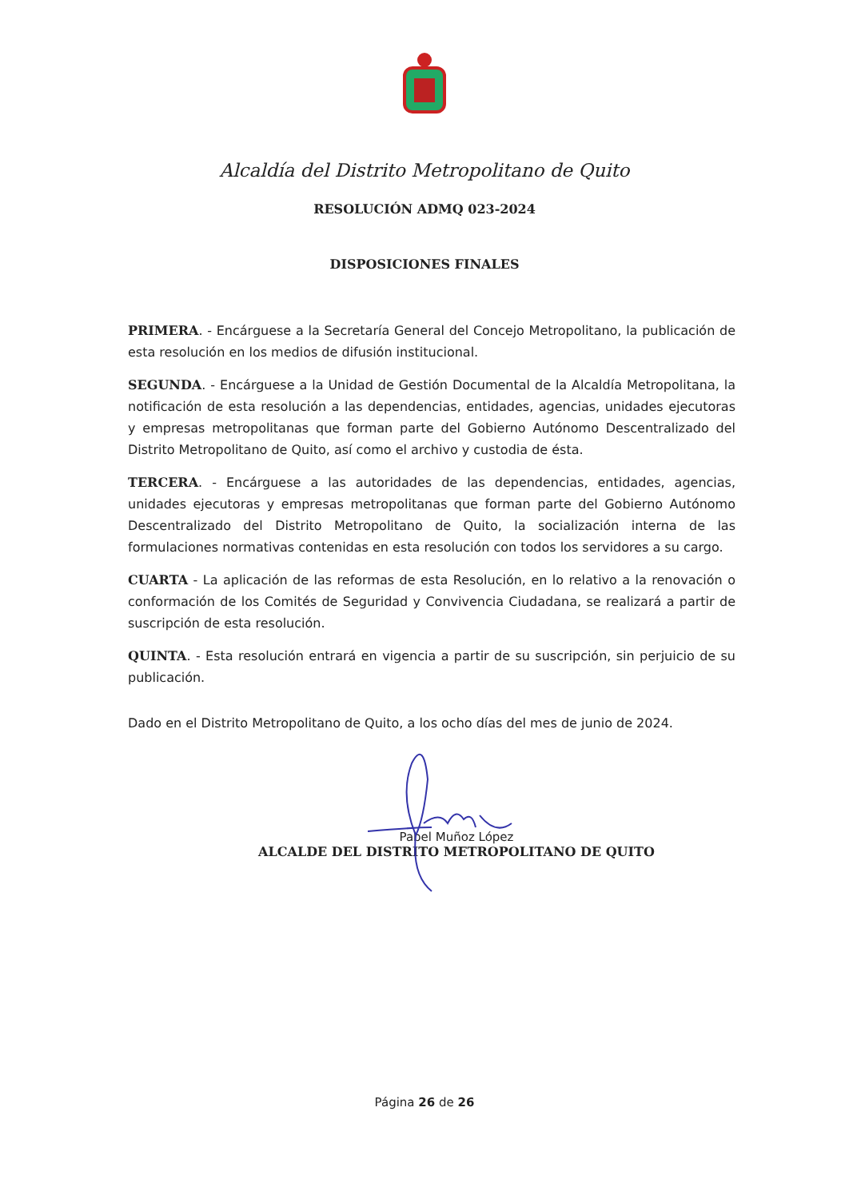Alcaldía del Distrito Metropolitano de Quito
RESOLUCIÓN ADMQ 023-2024
DISPOSICIONES FINALES
PRIMERA. - Encárguese a la Secretaría General del Concejo Metropolitano, la publicación de esta resolución en los medios de difusión institucional.
SEGUNDA. - Encárguese a la Unidad de Gestión Documental de la Alcaldía Metropolitana, la notificación de esta resolución a las dependencias, entidades, agencias, unidades ejecutoras y empresas metropolitanas que forman parte del Gobierno Autónomo Descentralizado del Distrito Metropolitano de Quito, así como el archivo y custodia de ésta.
TERCERA. - Encárguese a las autoridades de las dependencias, entidades, agencias, unidades ejecutoras y empresas metropolitanas que forman parte del Gobierno Autónomo Descentralizado del Distrito Metropolitano de Quito, la socialización interna de las formulaciones normativas contenidas en esta resolución con todos los servidores a su cargo.
CUARTA - La aplicación de las reformas de esta Resolución, en lo relativo a la renovación o conformación de los Comités de Seguridad y Convivencia Ciudadana, se realizará a partir de suscripción de esta resolución.
QUINTA. - Esta resolución entrará en vigencia a partir de su suscripción, sin perjuicio de su publicación.
Dado en el Distrito Metropolitano de Quito, a los ocho días del mes de junio de 2024.
Pabel Muñoz López
ALCALDE DEL DISTRITO METROPOLITANO DE QUITO
Página 26 de 26